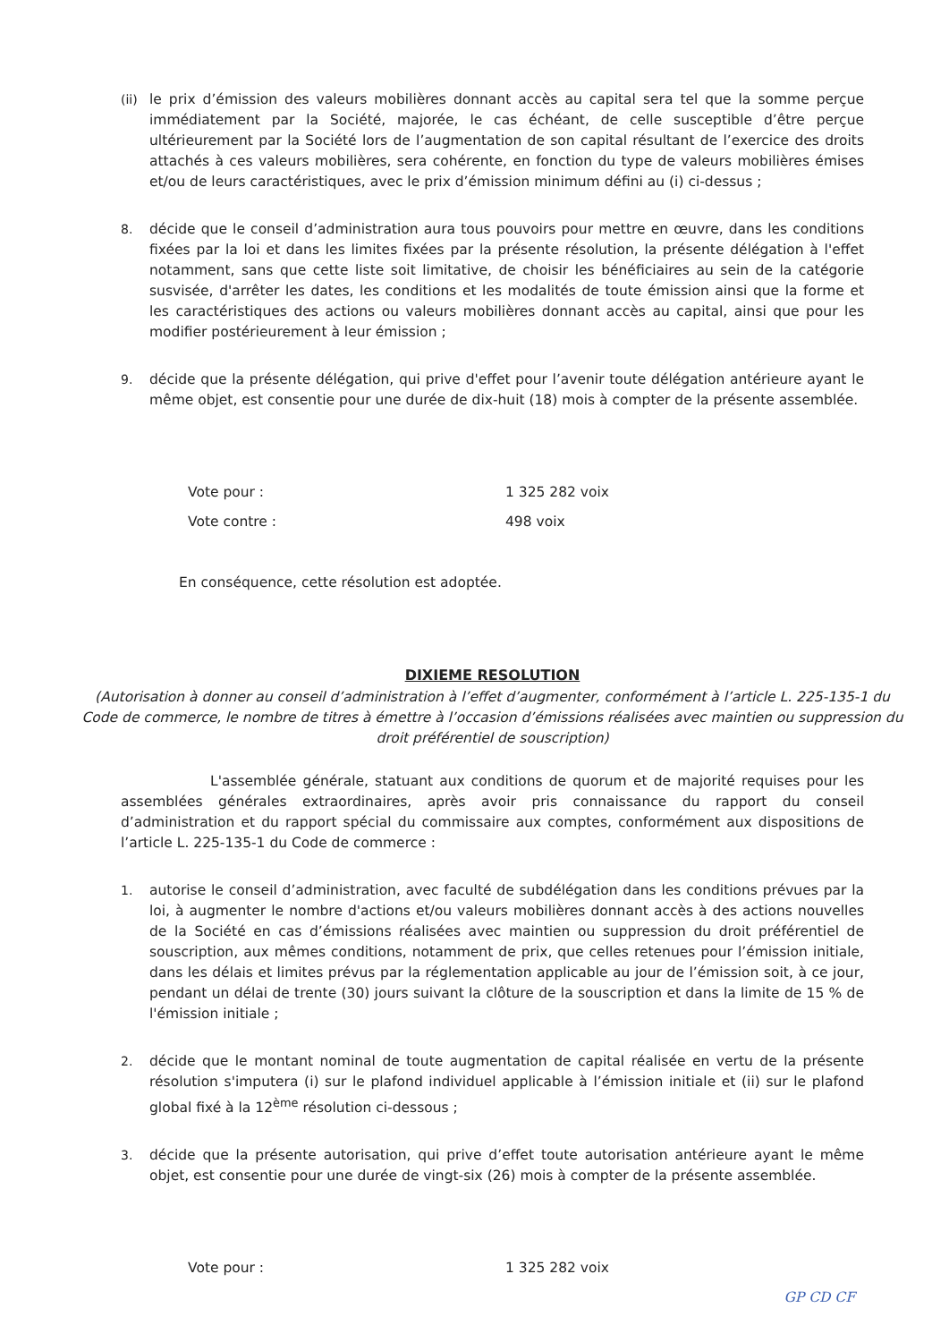(ii) le prix d’émission des valeurs mobilières donnant accès au capital sera tel que la somme perçue immédiatement par la Société, majorée, le cas échéant, de celle susceptible d’être perçue ultérieurement par la Société lors de l’augmentation de son capital résultant de l’exercice des droits attachés à ces valeurs mobilières, sera cohérente, en fonction du type de valeurs mobilières émises et/ou de leurs caractéristiques, avec le prix d’émission minimum défini au (i) ci-dessus ;
8. décide que le conseil d’administration aura tous pouvoirs pour mettre en œuvre, dans les conditions fixées par la loi et dans les limites fixées par la présente résolution, la présente délégation à l'effet notamment, sans que cette liste soit limitative, de choisir les bénéficiaires au sein de la catégorie susvisée, d'arrêter les dates, les conditions et les modalités de toute émission ainsi que la forme et les caractéristiques des actions ou valeurs mobilières donnant accès au capital, ainsi que pour les modifier postérieurement à leur émission ;
9. décide que la présente délégation, qui prive d'effet pour l’avenir toute délégation antérieure ayant le même objet, est consentie pour une durée de dix-huit (18) mois à compter de la présente assemblée.
Vote pour : 1 325 282 voix
Vote contre : 498 voix
En conséquence, cette résolution est adoptée.
DIXIEME RESOLUTION
(Autorisation à donner au conseil d’administration à l’effet d’augmenter, conformément à l’article L. 225-135-1 du Code de commerce, le nombre de titres à émettre à l’occasion d’émissions réalisées avec maintien ou suppression du droit préférentiel de souscription)
L'assemblée générale, statuant aux conditions de quorum et de majorité requises pour les assemblées générales extraordinaires, après avoir pris connaissance du rapport du conseil d’administration et du rapport spécial du commissaire aux comptes, conformément aux dispositions de l’article L. 225-135-1 du Code de commerce :
1. autorise le conseil d’administration, avec faculté de subdélégation dans les conditions prévues par la loi, à augmenter le nombre d'actions et/ou valeurs mobilières donnant accès à des actions nouvelles de la Société en cas d’émissions réalisées avec maintien ou suppression du droit préférentiel de souscription, aux mêmes conditions, notamment de prix, que celles retenues pour l’émission initiale, dans les délais et limites prévus par la réglementation applicable au jour de l’émission soit, à ce jour, pendant un délai de trente (30) jours suivant la clôture de la souscription et dans la limite de 15 % de l'émission initiale ;
2. décide que le montant nominal de toute augmentation de capital réalisée en vertu de la présente résolution s'imputera (i) sur le plafond individuel applicable à l’émission initiale et (ii) sur le plafond global fixé à la 12<sup>ème</sup> résolution ci-dessous ;
3. décide que la présente autorisation, qui prive d’effet toute autorisation antérieure ayant le même objet, est consentie pour une durée de vingt-six (26) mois à compter de la présente assemblée.
Vote pour : 1 325 282 voix
GP CD CF